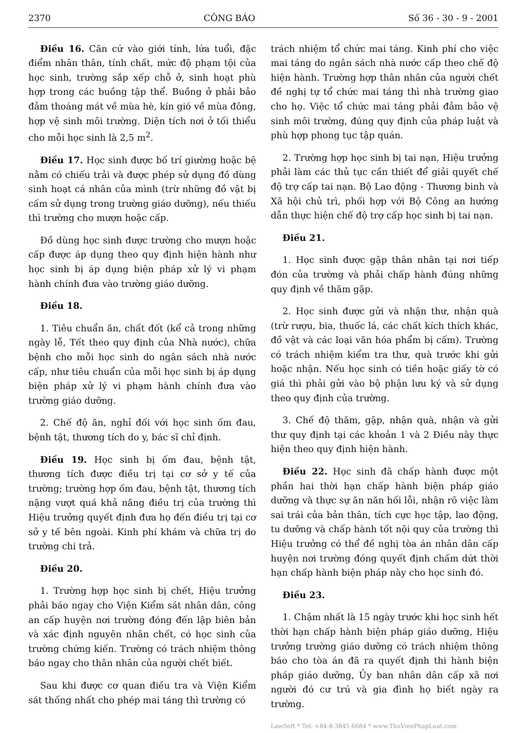2370 CÔNG BÁO Số 36 - 30 - 9 - 2001
Điều 16. Căn cứ vào giới tính, lứa tuổi, đặc điểm nhân thân, tính chất, mức độ phạm tội của học sinh, trường sắp xếp chỗ ở, sinh hoạt phù hợp trong các buồng tập thể. Buồng ở phải bảo đảm thoáng mát về mùa hè, kín gió về mùa đông, hợp vệ sinh môi trường. Diện tích nơi ở tối thiểu cho mỗi học sinh là 2,5 m<sup>2</sup>.
Điều 17. Học sinh được bố trí giường hoặc bệ nằm có chiếu trải và được phép sử dụng đồ dùng sinh hoạt cá nhân của mình (trừ những đồ vật bị cấm sử dụng trong trường giáo dưỡng), nếu thiếu thì trường cho mượn hoặc cấp.
Đồ dùng học sinh được trường cho mượn hoặc cấp được áp dụng theo quy định hiện hành như học sinh bị áp dụng biện pháp xử lý vi phạm hành chính đưa vào trường giáo dưỡng.
Điều 18.
1. Tiêu chuẩn ăn, chất đốt (kể cả trong những ngày lễ, Tết theo quy định của Nhà nước), chữa bệnh cho mỗi học sinh do ngân sách nhà nước cấp, như tiêu chuẩn của mỗi học sinh bị áp dụng biện pháp xử lý vi phạm hành chính đưa vào trường giáo dưỡng.
2. Chế độ ăn, nghỉ đối với học sinh ốm đau, bệnh tật, thương tích do y, bác sĩ chỉ định.
Điều 19. Học sinh bị ốm đau, bệnh tật, thương tích được điều trị tại cơ sở y tế của trường; trường hợp ốm đau, bệnh tật, thương tích nặng vượt quá khả năng điều trị của trường thì Hiệu trưởng quyết định đưa họ đến điều trị tại cơ sở y tế bên ngoài. Kinh phí khám và chữa trị do trường chi trả.
Điều 20.
1. Trường hợp học sinh bị chết, Hiệu trưởng phải báo ngay cho Viện Kiểm sát nhân dân, công an cấp huyện nơi trường đóng đến lập biên bản và xác định nguyên nhân chết, có học sinh của trường chứng kiến. Trường có trách nhiệm thông báo ngay cho thân nhân của người chết biết.
Sau khi được cơ quan điều tra và Viện Kiểm sát thống nhất cho phép mai táng thì trường có
trách nhiệm tổ chức mai táng. Kinh phí cho việc mai táng do ngân sách nhà nước cấp theo chế độ hiện hành. Trường hợp thân nhân của người chết đề nghị tự tổ chức mai táng thì nhà trường giao cho họ. Việc tổ chức mai táng phải đảm bảo vệ sinh môi trường, đúng quy định của pháp luật và phù hợp phong tục tập quán.
2. Trường hợp học sinh bị tai nạn, Hiệu trưởng phải làm các thủ tục cần thiết để giải quyết chế độ trợ cấp tai nạn. Bộ Lao động - Thương binh và Xã hội chủ trì, phối hợp với Bộ Công an hướng dẫn thực hiện chế độ trợ cấp học sinh bị tai nạn.
Điều 21.
1. Học sinh được gặp thân nhân tại nơi tiếp đón của trường và phải chấp hành đúng những quy định về thăm gặp.
2. Học sinh được gửi và nhận thư, nhận quà (trừ rượu, bia, thuốc lá, các chất kích thích khác, đồ vật và các loại văn hóa phẩm bị cấm). Trường có trách nhiệm kiểm tra thư, quà trước khi gửi hoặc nhận. Nếu học sinh có tiền hoặc giấy tờ có giá thì phải gửi vào bộ phận lưu ký và sử dụng theo quy định của trường.
3. Chế độ thăm, gặp, nhận quà, nhận và gửi thư quy định tại các khoản 1 và 2 Điều này thực hiện theo quy định hiện hành.
Điều 22. Học sinh đã chấp hành được một phần hai thời hạn chấp hành biện pháp giáo dưỡng và thực sự ăn năn hối lỗi, nhận rõ việc làm sai trái của bản thân, tích cực học tập, lao động, tu dưỡng và chấp hành tốt nội quy của trường thì Hiệu trưởng có thể đề nghị tòa án nhân dân cấp huyện nơi trường đóng quyết định chấm dứt thời hạn chấp hành biện pháp này cho học sinh đó.
Điều 23.
1. Chậm nhất là 15 ngày trước khi học sinh hết thời hạn chấp hành biện pháp giáo dưỡng, Hiệu trưởng trường giáo dưỡng có trách nhiệm thông báo cho tòa án đã ra quyết định thi hành biện pháp giáo dưỡng, Ủy ban nhân dân cấp xã nơi người đó cư trú và gia đình họ biết ngày ra trường.
LawSoft * Tel: +84-8-3845 6684 * www.ThuVienPhapLuat.com